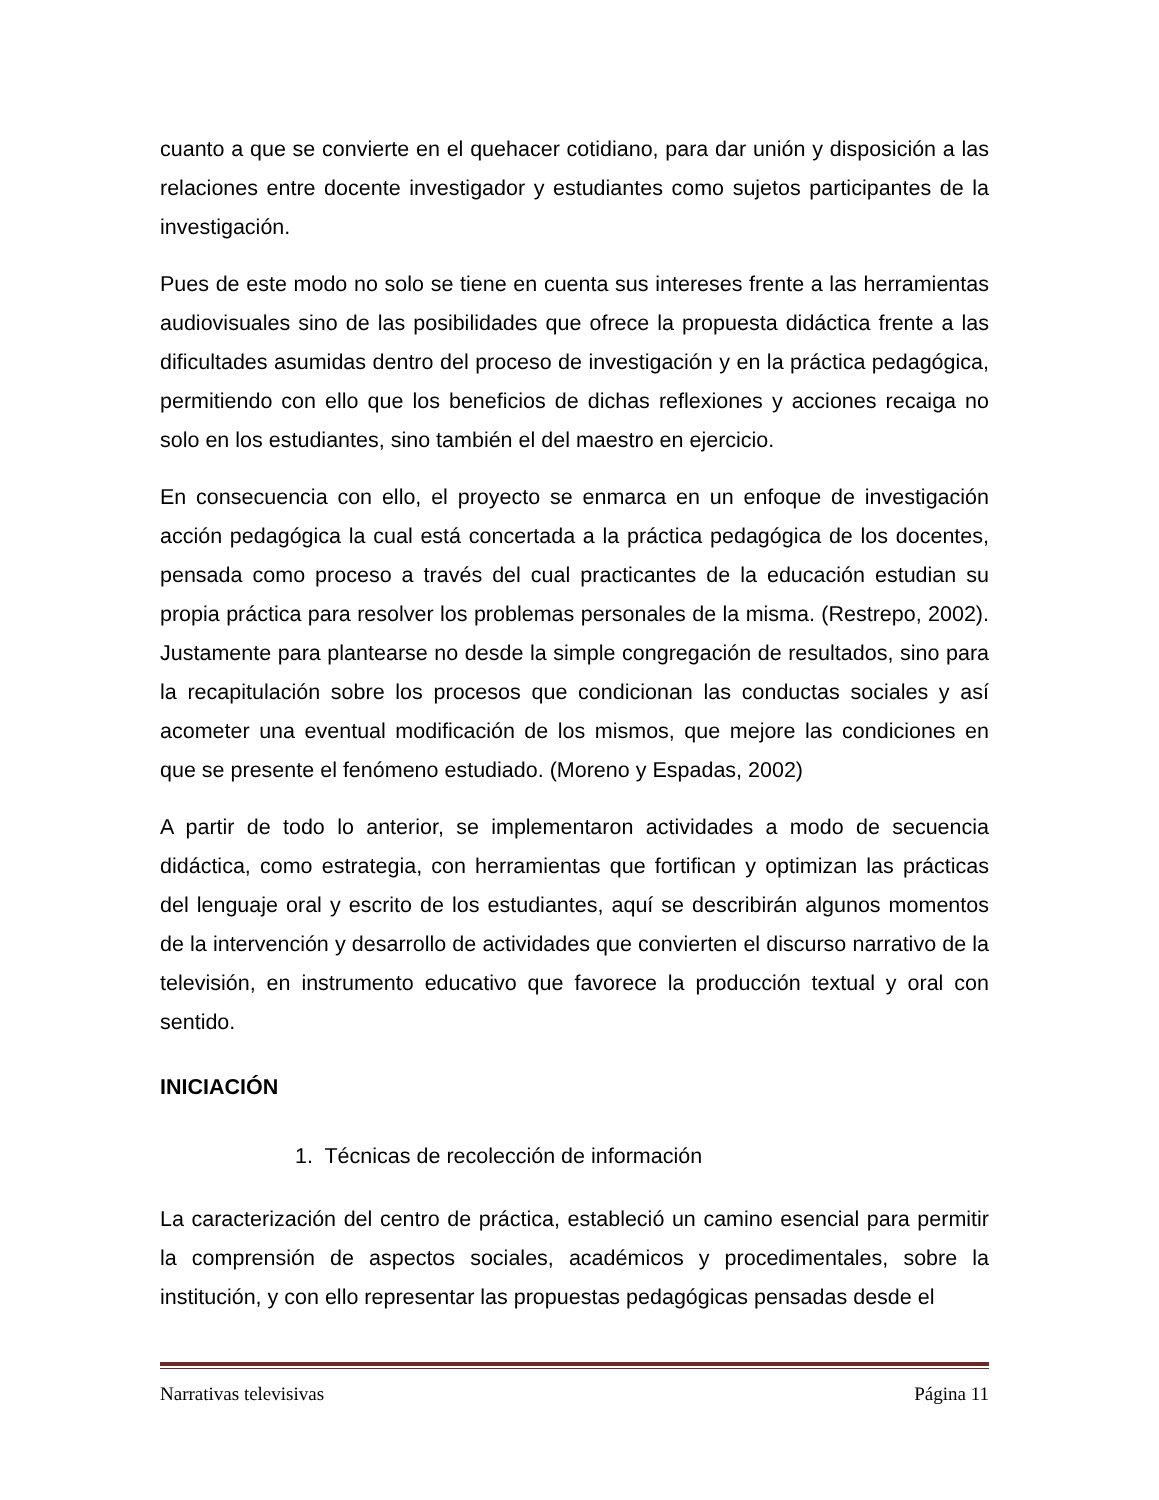cuanto a que se convierte en el quehacer cotidiano, para dar unión y disposición a las relaciones entre docente investigador y estudiantes como sujetos participantes de la investigación.
Pues de este modo no solo se tiene en cuenta sus intereses frente a las herramientas audiovisuales sino de las posibilidades que ofrece la propuesta didáctica frente a las dificultades asumidas dentro del proceso de investigación y en la práctica pedagógica, permitiendo con ello que los beneficios de dichas reflexiones y acciones recaiga no solo en los estudiantes, sino también el del maestro en ejercicio.
En consecuencia con ello, el proyecto se enmarca en un enfoque de investigación acción pedagógica la cual está concertada a la práctica pedagógica de los docentes, pensada como proceso a través del cual practicantes de la educación estudian su propia práctica para resolver los problemas personales de la misma. (Restrepo, 2002). Justamente para plantearse no desde la simple congregación de resultados, sino para la recapitulación sobre los procesos que condicionan las conductas sociales y así acometer una eventual modificación de los mismos, que mejore las condiciones en que se presente el fenómeno estudiado. (Moreno y Espadas, 2002)
A partir de todo lo anterior, se implementaron actividades a modo de secuencia didáctica, como estrategia, con herramientas que fortifican y optimizan las prácticas del lenguaje oral y escrito de los estudiantes, aquí se describirán algunos momentos de la intervención y desarrollo de actividades que convierten el discurso narrativo de la televisión, en instrumento educativo que favorece la producción textual y oral con sentido.
INICIACIÓN
1. Técnicas de recolección de información
La caracterización del centro de práctica, estableció un camino esencial para permitir la comprensión de aspectos sociales, académicos y procedimentales, sobre la institución, y con ello representar las propuestas pedagógicas pensadas desde el
Narrativas televisivas Página 11